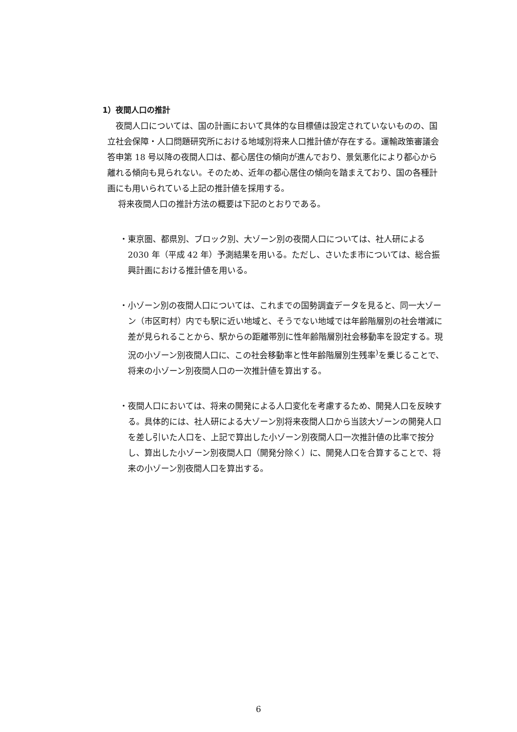1）夜間人口の推計
夜間人口については、国の計画において具体的な目標値は設定されていないものの、国立社会保障・人口問題研究所における地域別将来人口推計値が存在する。運輸政策審議会答申第 18 号以降の夜間人口は、都心居住の傾向が進んでおり、景気悪化により都心から離れる傾向も見られない。そのため、近年の都心居住の傾向を踏まえており、国の各種計画にも用いられている上記の推計値を採用する。
将来夜間人口の推計方法の概要は下記のとおりである。
・東京圏、都県別、ブロック別、大ゾーン別の夜間人口については、社人研による 2030 年（平成 42 年）予測結果を用いる。ただし、さいたま市については、総合振興計画における推計値を用いる。
・小ゾーン別の夜間人口については、これまでの国勢調査データを見ると、同一大ゾーン（市区町村）内でも駅に近い地域と、そうでない地域では年齢階層別の社会増減に差が見られることから、駅からの距離帯別に性年齢階層別社会移動率を設定する。現況の小ゾーン別夜間人口に、この社会移動率と性年齢階層別生残率<sup>)</sup>を乗じることで、将来の小ゾーン別夜間人口の一次推計値を算出する。
・夜間人口においては、将来の開発による人口変化を考慮するため、開発人口を反映する。具体的には、社人研による大ゾーン別将来夜間人口から当該大ゾーンの開発人口を差し引いた人口を、上記で算出した小ゾーン別夜間人口一次推計値の比率で按分し、算出した小ゾーン別夜間人口（開発分除く）に、開発人口を合算することで、将来の小ゾーン別夜間人口を算出する。
6